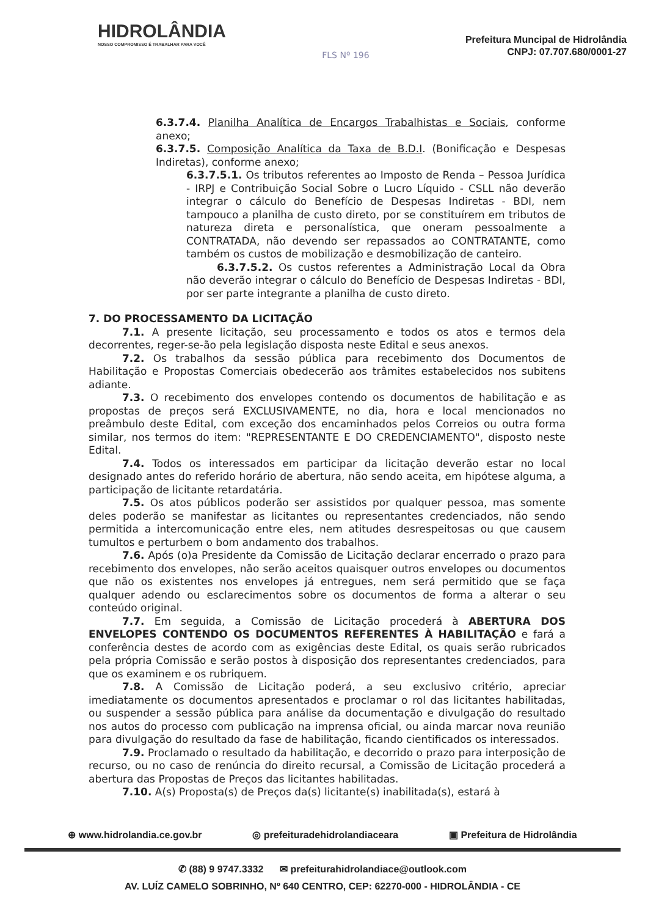HIDROLÂNDIA
NOSSO COMPROMISSO É TRABALHAR PARA VOCÊ
FLS Nº 196
Prefeitura Muncipal de Hidrolândia
CNPJ: 07.707.680/0001-27
6.3.7.4. Planilha Analítica de Encargos Trabalhistas e Sociais, conforme anexo;
6.3.7.5. Composição Analítica da Taxa de B.D.I. (Bonificação e Despesas Indiretas), conforme anexo;
6.3.7.5.1. Os tributos referentes ao Imposto de Renda – Pessoa Jurídica - IRPJ e Contribuição Social Sobre o Lucro Líquido - CSLL não deverão integrar o cálculo do Benefício de Despesas Indiretas - BDI, nem tampouco a planilha de custo direto, por se constituírem em tributos de natureza direta e personalística, que oneram pessoalmente a CONTRATADA, não devendo ser repassados ao CONTRATANTE, como também os custos de mobilização e desmobilização de canteiro.
6.3.7.5.2. Os custos referentes a Administração Local da Obra não deverão integrar o cálculo do Benefício de Despesas Indiretas - BDI, por ser parte integrante a planilha de custo direto.
7. DO PROCESSAMENTO DA LICITAÇÃO
7.1. A presente licitação, seu processamento e todos os atos e termos dela decorrentes, reger-se-ão pela legislação disposta neste Edital e seus anexos.
7.2. Os trabalhos da sessão pública para recebimento dos Documentos de Habilitação e Propostas Comerciais obedecerão aos trâmites estabelecidos nos subitens adiante.
7.3. O recebimento dos envelopes contendo os documentos de habilitação e as propostas de preços será EXCLUSIVAMENTE, no dia, hora e local mencionados no preâmbulo deste Edital, com exceção dos encaminhados pelos Correios ou outra forma similar, nos termos do item: "REPRESENTANTE E DO CREDENCIAMENTO", disposto neste Edital.
7.4. Todos os interessados em participar da licitação deverão estar no local designado antes do referido horário de abertura, não sendo aceita, em hipótese alguma, a participação de licitante retardatária.
7.5. Os atos públicos poderão ser assistidos por qualquer pessoa, mas somente deles poderão se manifestar as licitantes ou representantes credenciados, não sendo permitida a intercomunicação entre eles, nem atitudes desrespeitosas ou que causem tumultos e perturbem o bom andamento dos trabalhos.
7.6. Após (o)a Presidente da Comissão de Licitação declarar encerrado o prazo para recebimento dos envelopes, não serão aceitos quaisquer outros envelopes ou documentos que não os existentes nos envelopes já entregues, nem será permitido que se faça qualquer adendo ou esclarecimentos sobre os documentos de forma a alterar o seu conteúdo original.
7.7. Em seguida, a Comissão de Licitação procederá à ABERTURA DOS ENVELOPES CONTENDO OS DOCUMENTOS REFERENTES À HABILITAÇÃO e fará a conferência destes de acordo com as exigências deste Edital, os quais serão rubricados pela própria Comissão e serão postos à disposição dos representantes credenciados, para que os examinem e os rubriquem.
7.8. A Comissão de Licitação poderá, a seu exclusivo critério, apreciar imediatamente os documentos apresentados e proclamar o rol das licitantes habilitadas, ou suspender a sessão pública para análise da documentação e divulgação do resultado nos autos do processo com publicação na imprensa oficial, ou ainda marcar nova reunião para divulgação do resultado da fase de habilitação, ficando cientificados os interessados.
7.9. Proclamado o resultado da habilitação, e decorrido o prazo para interposição de recurso, ou no caso de renúncia do direito recursal, a Comissão de Licitação procederá a abertura das Propostas de Preços das licitantes habilitadas.
7.10. A(s) Proposta(s) de Preços da(s) licitante(s) inabilitada(s), estará à
⊕ www.hidrolandia.ce.gov.br ◎ prefeituradehidrolandiaceara ▣ Prefeitura de Hidrolândia
✆ (88) 9 9747.3332 ✉ prefeiturahidrolandiace@outlook.com
AV. LUÍZ CAMELO SOBRINHO, Nº 640 CENTRO, CEP: 62270-000 - HIDROLÂNDIA - CE